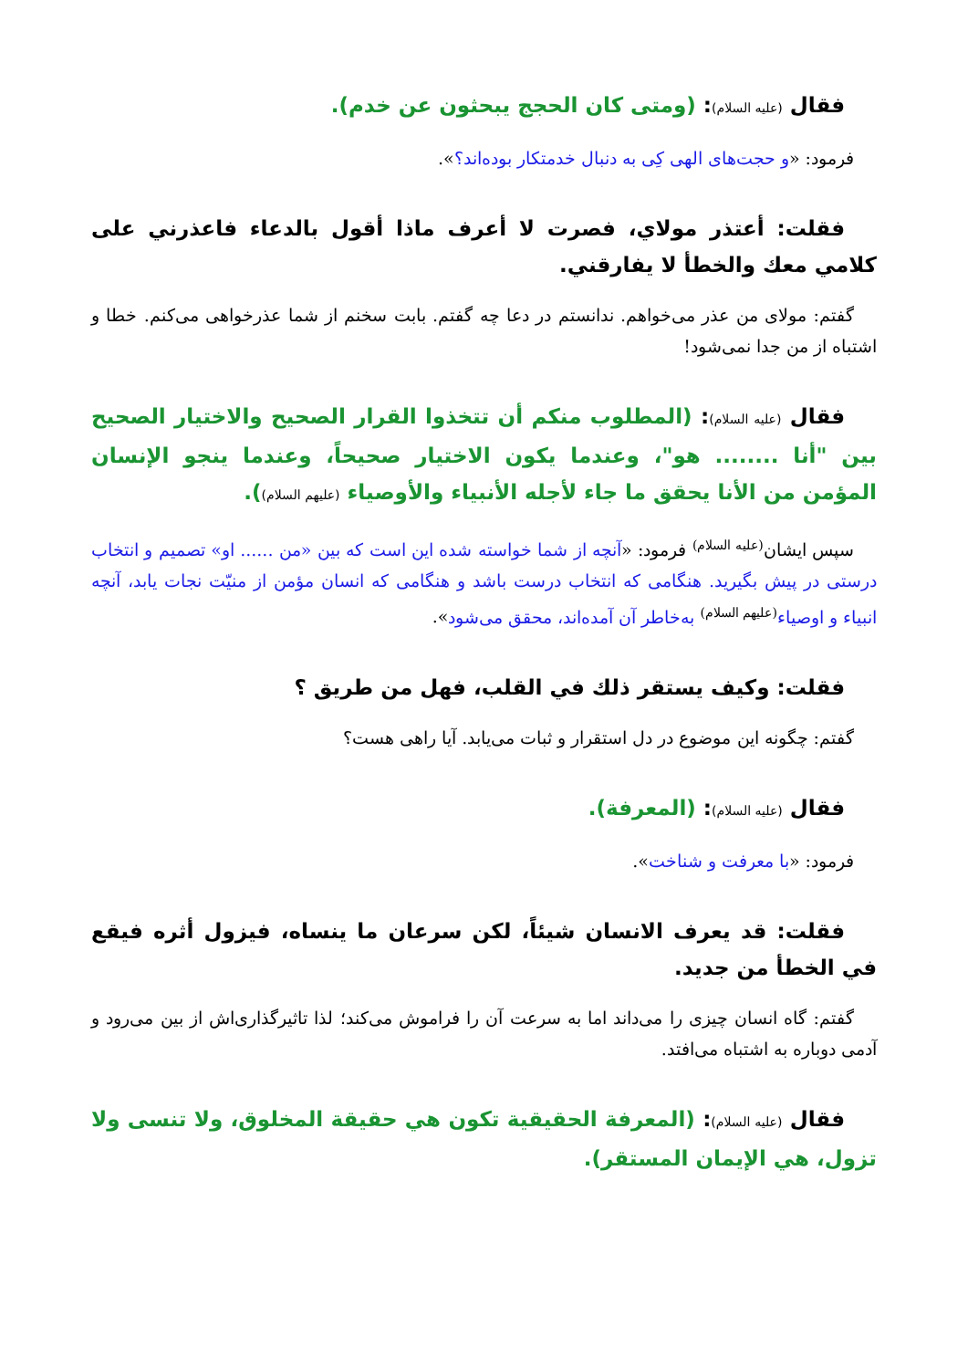فقال (عليه السلام): (ومتى كان الحجج يبحثون عن خدم).
فرمود: «و حجت‌های الهی کِی به دنبال خدمتکار بوده‌اند؟».
فقلت: أعتذر مولاي، فصرت لا أعرف ماذا أقول بالدعاء فاعذرني على كلامي معك والخطأ لا يفارقني.
گفتم: مولای من عذر می‌خواهم. ندانستم در دعا چه گفتم. بابت سخنم از شما عذرخواهی می‌کنم. خطا و اشتباه از من جدا نمی‌شود!
فقال (عليه السلام): (المطلوب منكم أن تتخذوا القرار الصحيح والاختيار الصحيح بين "أنا ........ هو"، وعندما يكون الاختيار صحيحاً، وعندما ينجو الإنسان المؤمن من الأنا يحقق ما جاء لأجله الأنبياء والأوصياء (عليهم السلام)).
سپس ایشان<sup>(علیه السلام)</sup> فرمود: «آنچه از شما خواسته شده این است که بین «من ...... او» تصمیم و انتخاب درستی در پیش بگیرید. هنگامی که انتخاب درست باشد و هنگامی که انسان مؤمن از منیّت نجات یابد، آنچه انبیاء و اوصیاء<sup>(علیهم السلام)</sup> به‌خاطر آن آمده‌اند، محقق می‌شود».
فقلت: وكيف يستقر ذلك في القلب، فهل من طريق ؟
گفتم: چگونه این موضوع در دل استقرار و ثبات می‌یابد. آیا راهی هست؟
فقال (عليه السلام): (المعرفة).
فرمود: «با معرفت و شناخت».
فقلت: قد يعرف الانسان شيئاً، لكن سرعان ما ينساه، فيزول أثره فيقع في الخطأ من جديد.
گفتم: گاه انسان چیزی را می‌داند اما به سرعت آن را فراموش می‌کند؛ لذا تاثیرگذاری‌اش از بین می‌رود و آدمی دوباره به اشتباه می‌افتد.
فقال (عليه السلام): (المعرفة الحقيقية تكون هي حقيقة المخلوق، ولا تنسى ولا تزول، هي الإيمان المستقر).